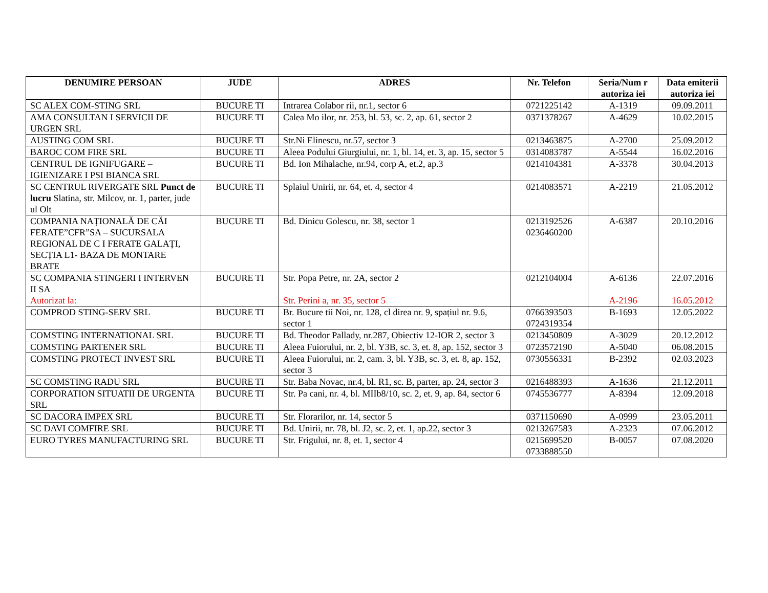| DENUMIRE PERSOAN | JUDE | ADRES | Nr. Telefon | Seria/Num r autoriza iei | Data emiterii autoriza iei |
| --- | --- | --- | --- | --- | --- |
| SC ALEX COM-STING SRL | BUCURE TI | Intrarea Colabor rii, nr.1, sector 6 | 0721225142 | A-1319 | 09.09.2011 |
| AMA CONSULTAN I SERVICII DE URGEN SRL | BUCURE TI | Calea Mo ilor, nr. 253, bl. 53, sc. 2, ap. 61, sector 2 | 0371378267 | A-4629 | 10.02.2015 |
| AUSTING COM SRL | BUCURE TI | Str.Ni Elinescu, nr.57, sector 3 | 0213463875 | A-2700 | 25.09.2012 |
| BAROC COM FIRE SRL | BUCURE TI | Aleea Podului Giurgiului, nr. 1, bl. 14, et. 3, ap. 15, sector 5 | 0314083787 | A-5544 | 16.02.2016 |
| CENTRUL DE IGNIFUGARE – IGIENIZARE I PSI BIANCA SRL | BUCURE TI | Bd. Ion Mihalache, nr.94, corp A, et.2, ap.3 | 0214104381 | A-3378 | 30.04.2013 |
| SC CENTRUL RIVERGATE SRL Punct de lucru Slatina, str. Milcov, nr. 1, parter, jude ul Olt | BUCURE TI | Splaiul Unirii, nr. 64, et. 4, sector 4 | 0214083571 | A-2219 | 21.05.2012 |
| COMPANIA NAȚIONALĂ DE CĂI FERATE”CFR”SA – SUCURSALA REGIONAL DE C I FERATE GALAȚI, SECȚIA L1- BAZA DE MONTARE BRATE | BUCURE TI | Bd. Dinicu Golescu, nr. 38, sector 1 | 0213192526 0236460200 | A-6387 | 20.10.2016 |
| SC COMPANIA STINGERI I INTERVEN II SA Autorizat la: | BUCURE TI | Str. Popa Petre, nr. 2A, sector 2 Str. Perini a, nr. 35, sector 5 | 0212104004 | A-6136 A-2196 | 22.07.2016 16.05.2012 |
| COMPROD STING-SERV SRL | BUCURE TI | Br. Bucure tii Noi, nr. 128, cl direa nr. 9, spațiul nr. 9.6, sector 1 | 0766393503 0724319354 | B-1693 | 12.05.2022 |
| COMSTING INTERNATIONAL SRL | BUCURE TI | Bd. Theodor Pallady, nr.287, Obiectiv 12-IOR 2, sector 3 | 0213450809 | A-3029 | 20.12.2012 |
| COMSTING PARTENER SRL | BUCURE TI | Aleea Fuiorului, nr. 2, bl. Y3B, sc. 3, et. 8, ap. 152, sector 3 | 0723572190 | A-5040 | 06.08.2015 |
| COMSTING PROTECT INVEST SRL | BUCURE TI | Aleea Fuiorului, nr. 2, cam. 3, bl. Y3B, sc. 3, et. 8, ap. 152, sector 3 | 0730556331 | B-2392 | 02.03.2023 |
| SC COMSTING RADU SRL | BUCURE TI | Str. Baba Novac, nr.4, bl. R1, sc. B, parter, ap. 24, sector 3 | 0216488393 | A-1636 | 21.12.2011 |
| CORPORATION SITUATII DE URGENTA SRL | BUCURE TI | Str. Pa cani, nr. 4, bl. MIIb8/10, sc. 2, et. 9, ap. 84, sector 6 | 0745536777 | A-8394 | 12.09.2018 |
| SC DACORA IMPEX SRL | BUCURE TI | Str. Florarilor, nr. 14, sector 5 | 0371150690 | A-0999 | 23.05.2011 |
| SC DAVI COMFIRE SRL | BUCURE TI | Bd. Unirii, nr. 78, bl. J2, sc. 2, et. 1, ap.22, sector 3 | 0213267583 | A-2323 | 07.06.2012 |
| EURO TYRES MANUFACTURING SRL | BUCURE TI | Str. Frigului, nr. 8, et. 1, sector 4 | 0215699520 0733888550 | B-0057 | 07.08.2020 |